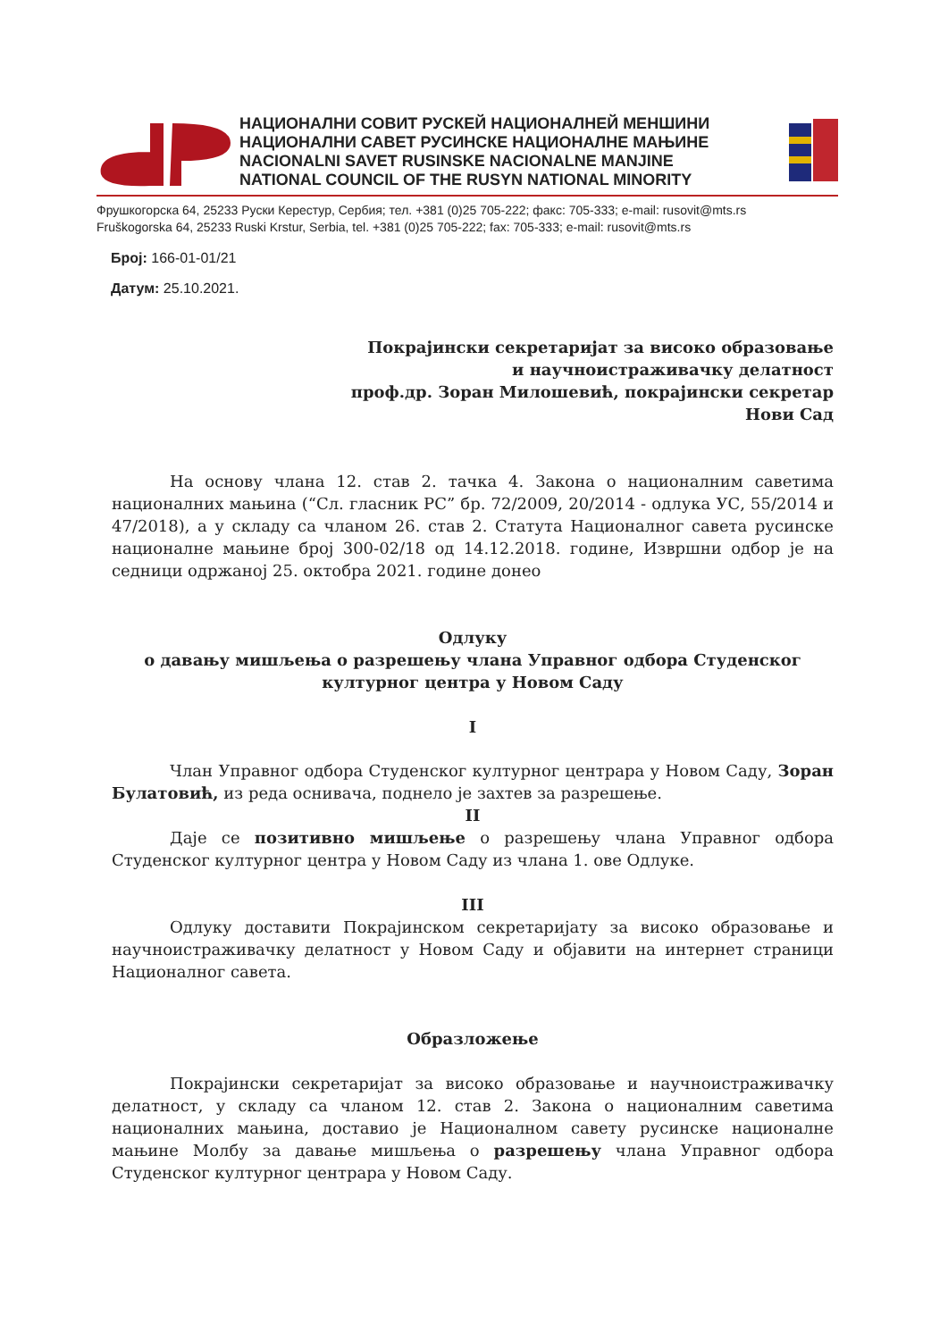НАЦИОНАЛНИ СОВИТ РУСКЕЙ НАЦИОНАЛНЕЙ МЕНШИНИ
НАЦИОНАЛНИ САВЕТ РУСИНСКЕ НАЦИОНАЛНЕ МАЊИНЕ
NACIONALNI SAVET RUSINSKE NACIONALNE MANJINE
NATIONAL COUNCIL OF THE RUSYN NATIONAL MINORITY
Фрушкогорска 64, 25233 Руски Керестур, Сербия; тел. +381 (0)25 705-222; факс: 705-333; e-mail: rusovit@mts.rs
Fruškogorska 64, 25233 Ruski Krstur, Serbia, tel. +381 (0)25 705-222; fax: 705-333; e-mail: rusovit@mts.rs
Број: 166-01-01/21
Датум: 25.10.2021.
Покрајински секретаријат за високо образовање
и научноистраживачку делатност
проф.др. Зоран Милошевић, покрајински секретар
Нови Сад
На основу члана 12. став 2. тачка 4. Закона о националним саветима националних мањина (“Сл. гласник РС” бр. 72/2009, 20/2014 - одлука УС, 55/2014 и 47/2018), а у складу са чланом 26. став 2. Статута Националног савета русинске националне мањине број 300-02/18 од 14.12.2018. године, Извршни одбор је на седници одржаној 25. октобра 2021. године донео
Одлуку
о давању мишљења о разрешењу члана Управног одбора Студенског
културног центра у Новом Саду
I
Члан Управног одбора Студенског културног центрара у Новом Саду, Зоран Булатовић, из реда оснивача, поднело је захтев за разрешење.
II
Даје се позитивно мишљење о разрешењу члана Управног одбора Студенског културног центра у Новом Саду из члана 1. ове Одлуке.
III
Одлуку доставити Покрајинском секретаријату за високо образовање и научноистраживачку делатност у Новом Саду и објавити на интернет страници Националног савета.
Образложење
Покрајински секретаријат за високо образовање и научноистраживачку делатност, у складу са чланом 12. став 2. Закона о националним саветима националних мањина, доставио је Националном савету русинске националне мањине Молбу за давање мишљења о разрешењу члана Управног одбора Студенског културног центрара у Новом Саду.